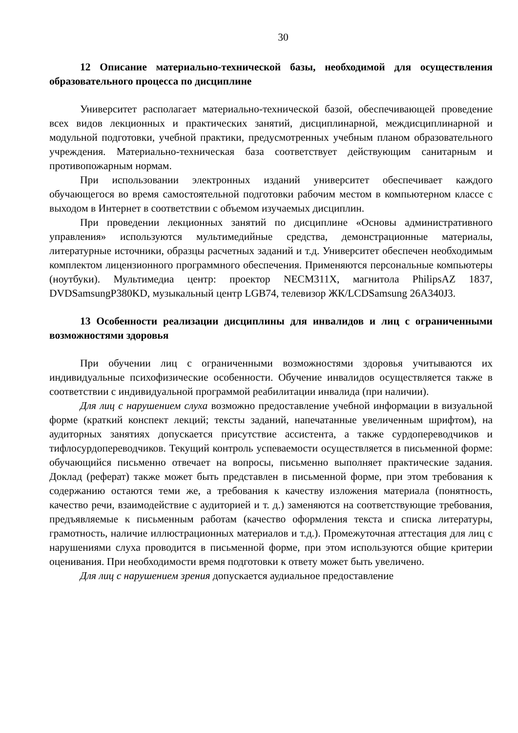30
12 Описание материально-технической базы, необходимой для осуществления образовательного процесса по дисциплине
Университет располагает материально-технической базой, обеспечивающей проведение всех видов лекционных и практических занятий, дисциплинарной, междисциплинарной и модульной подготовки, учебной практики, предусмотренных учебным планом образовательного учреждения. Материально-техническая база соответствует действующим санитарным и противопожарным нормам.
При использовании электронных изданий университет обеспечивает каждого обучающегося во время самостоятельной подготовки рабочим местом в компьютерном классе с выходом в Интернет в соответствии с объемом изучаемых дисциплин.
При проведении лекционных занятий по дисциплине «Основы административного управления» используются мультимедийные средства, демонстрационные материалы, литературные источники, образцы расчетных заданий и т.д. Университет обеспечен необходимым комплектом лицензионного программного обеспечения. Применяются персональные компьютеры (ноутбуки). Мультимедиа центр: проектор NECM311X, магнитола PhilipsAZ 1837, DVDSamsungP380KD, музыкальный центр LGB74, телевизор ЖК/LCDSamsung 26A340J3.
13 Особенности реализации дисциплины для инвалидов и лиц с ограниченными возможностями здоровья
При обучении лиц с ограниченными возможностями здоровья учитываются их индивидуальные психофизические особенности. Обучение инвалидов осуществляется также в соответствии с индивидуальной программой реабилитации инвалида (при наличии).
Для лиц с нарушением слуха возможно предоставление учебной информации в визуальной форме (краткий конспект лекций; тексты заданий, напечатанные увеличенным шрифтом), на аудиторных занятиях допускается присутствие ассистента, а также сурдопереводчиков и тифлосурдопереводчиков. Текущий контроль успеваемости осуществляется в письменной форме: обучающийся письменно отвечает на вопросы, письменно выполняет практические задания. Доклад (реферат) также может быть представлен в письменной форме, при этом требования к содержанию остаются теми же, а требования к качеству изложения материала (понятность, качество речи, взаимодействие с аудиторией и т. д.) заменяются на соответствующие требования, предъявляемые к письменным работам (качество оформления текста и списка литературы, грамотность, наличие иллюстрационных материалов и т.д.). Промежуточная аттестация для лиц с нарушениями слуха проводится в письменной форме, при этом используются общие критерии оценивания. При необходимости время подготовки к ответу может быть увеличено.
Для лиц с нарушением зрения допускается аудиальное предоставление